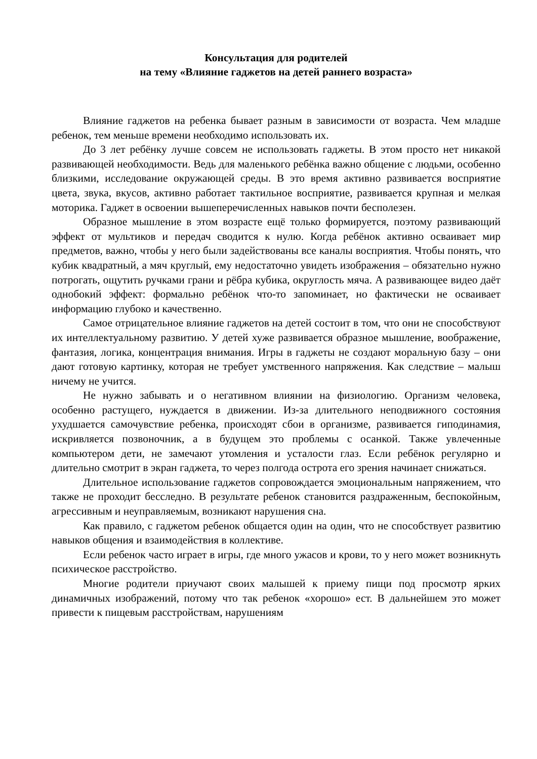Консультация для родителей
на тему «Влияние гаджетов на детей раннего возраста»
Влияние гаджетов на ребенка бывает разным в зависимости от возраста. Чем младше ребенок, тем меньше времени необходимо использовать их.
До 3 лет ребёнку лучше совсем не использовать гаджеты. В этом просто нет никакой развивающей необходимости. Ведь для маленького ребёнка важно общение с людьми, особенно близкими, исследование окружающей среды. В это время активно развивается восприятие цвета, звука, вкусов, активно работает тактильное восприятие, развивается крупная и мелкая моторика. Гаджет в освоении вышеперечисленных навыков почти бесполезен.
Образное мышление в этом возрасте ещё только формируется, поэтому развивающий эффект от мультиков и передач сводится к нулю. Когда ребёнок активно осваивает мир предметов, важно, чтобы у него были задействованы все каналы восприятия. Чтобы понять, что кубик квадратный, а мяч круглый, ему недостаточно увидеть изображения – обязательно нужно потрогать, ощутить ручками грани и рёбра кубика, округлость мяча. А развивающее видео даёт однобокий эффект: формально ребёнок что-то запоминает, но фактически не осваивает информацию глубоко и качественно.
Самое отрицательное влияние гаджетов на детей состоит в том, что они не способствуют их интеллектуальному развитию. У детей хуже развивается образное мышление, воображение, фантазия, логика, концентрация внимания. Игры в гаджеты не создают моральную базу – они дают готовую картинку, которая не требует умственного напряжения. Как следствие – малыш ничему не учится.
Не нужно забывать и о негативном влиянии на физиологию. Организм человека, особенно растущего, нуждается в движении. Из-за длительного неподвижного состояния ухудшается самочувствие ребенка, происходят сбои в организме, развивается гиподинамия, искривляется позвоночник, а в будущем это проблемы с осанкой. Также увлеченные компьютером дети, не замечают утомления и усталости глаз. Если ребёнок регулярно и длительно смотрит в экран гаджета, то через полгода острота его зрения начинает снижаться.
Длительное использование гаджетов сопровождается эмоциональным напряжением, что также не проходит бесследно. В результате ребенок становится раздраженным, беспокойным, агрессивным и неуправляемым, возникают нарушения сна.
Как правило, с гаджетом ребенок общается один на один, что не способствует развитию навыков общения и взаимодействия в коллективе.
Если ребенок часто играет в игры, где много ужасов и крови, то у него может возникнуть психическое расстройство.
Многие родители приучают своих малышей к приему пищи под просмотр ярких динамичных изображений, потому что так ребенок «хорошо» ест. В дальнейшем это может привести к пищевым расстройствам, нарушениям